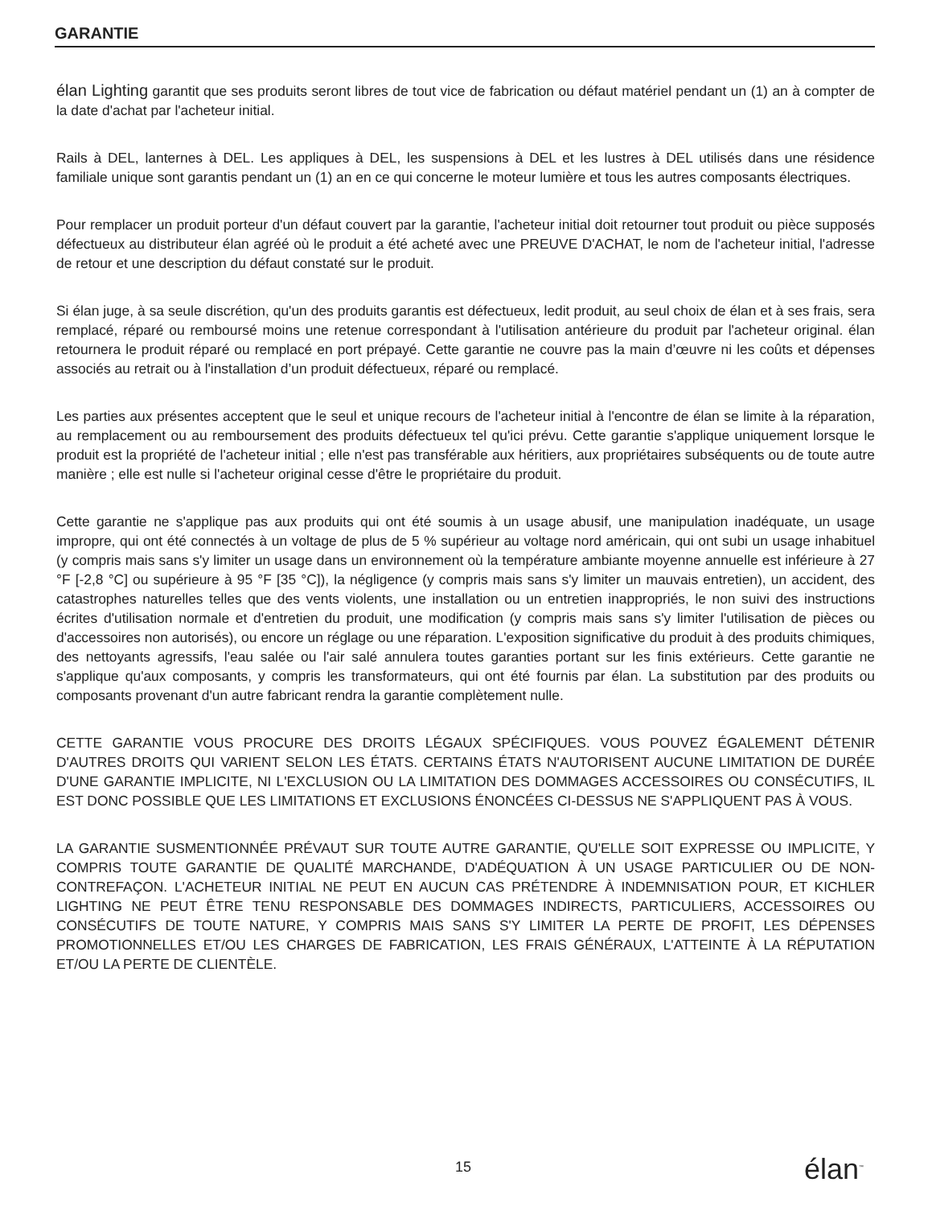GARANTIE
élan Lighting garantit que ses produits seront libres de tout vice de fabrication ou défaut matériel pendant un (1) an à compter de la date d'achat par l'acheteur initial.
Rails à DEL, lanternes à DEL. Les appliques à DEL, les suspensions à DEL et les lustres à DEL utilisés dans une résidence familiale unique sont garantis pendant un (1) an en ce qui concerne le moteur lumière et tous les autres composants électriques.
Pour remplacer un produit porteur d'un défaut couvert par la garantie, l'acheteur initial doit retourner tout produit ou pièce supposés défectueux au distributeur élan agréé où le produit a été acheté avec une PREUVE D'ACHAT, le nom de l'acheteur initial, l'adresse de retour et une description du défaut constaté sur le produit.
Si élan juge, à sa seule discrétion, qu'un des produits garantis est défectueux, ledit produit, au seul choix de élan et à ses frais, sera remplacé, réparé ou remboursé moins une retenue correspondant à l'utilisation antérieure du produit par l'acheteur original. élan retournera le produit réparé ou remplacé en port prépayé. Cette garantie ne couvre pas la main d’œuvre ni les coûts et dépenses associés au retrait ou à l'installation d’un produit défectueux, réparé ou remplacé.
Les parties aux présentes acceptent que le seul et unique recours de l'acheteur initial à l'encontre de élan se limite à la réparation, au remplacement ou au remboursement des produits défectueux tel qu'ici prévu. Cette garantie s'applique uniquement lorsque le produit est la propriété de l'acheteur initial ; elle n'est pas transférable aux héritiers, aux propriétaires subséquents ou de toute autre manière ; elle est nulle si l'acheteur original cesse d'être le propriétaire du produit.
Cette garantie ne s'applique pas aux produits qui ont été soumis à un usage abusif, une manipulation inadéquate, un usage impropre, qui ont été connectés à un voltage de plus de 5 % supérieur au voltage nord américain, qui ont subi un usage inhabituel (y compris mais sans s'y limiter un usage dans un environnement où la température ambiante moyenne annuelle est inférieure à 27 °F [-2,8 °C] ou supérieure à 95 °F [35 °C]), la négligence (y compris mais sans s'y limiter un mauvais entretien), un accident, des catastrophes naturelles telles que des vents violents, une installation ou un entretien inappropriés, le non suivi des instructions écrites d'utilisation normale et d'entretien du produit, une modification (y compris mais sans s'y limiter l'utilisation de pièces ou d'accessoires non autorisés), ou encore un réglage ou une réparation. L'exposition significative du produit à des produits chimiques, des nettoyants agressifs, l'eau salée ou l'air salé annulera toutes garanties portant sur les finis extérieurs. Cette garantie ne s'applique qu'aux composants, y compris les transformateurs, qui ont été fournis par élan. La substitution par des produits ou composants provenant d'un autre fabricant rendra la garantie complètement nulle.
CETTE GARANTIE VOUS PROCURE DES DROITS LÉGAUX SPÉCIFIQUES. VOUS POUVEZ ÉGALEMENT DÉTENIR D'AUTRES DROITS QUI VARIENT SELON LES ÉTATS. CERTAINS ÉTATS N'AUTORISENT AUCUNE LIMITATION DE DURÉE D'UNE GARANTIE IMPLICITE, NI L'EXCLUSION OU LA LIMITATION DES DOMMAGES ACCESSOIRES OU CONSÉCUTIFS, IL EST DONC POSSIBLE QUE LES LIMITATIONS ET EXCLUSIONS ÉNONCÉES CI-DESSUS NE S'APPLIQUENT PAS À VOUS.
LA GARANTIE SUSMENTIONNÉE PRÉVAUT SUR TOUTE AUTRE GARANTIE, QU'ELLE SOIT EXPRESSE OU IMPLICITE, Y COMPRIS TOUTE GARANTIE DE QUALITÉ MARCHANDE, D'ADÉQUATION À UN USAGE PARTICULIER OU DE NON-CONTREFAÇON. L'ACHETEUR INITIAL NE PEUT EN AUCUN CAS PRÉTENDRE À INDEMNISATION POUR, ET KICHLER LIGHTING NE PEUT ÊTRE TENU RESPONSABLE DES DOMMAGES INDIRECTS, PARTICULIERS, ACCESSOIRES OU CONSÉCUTIFS DE TOUTE NATURE, Y COMPRIS MAIS SANS S'Y LIMITER LA PERTE DE PROFIT, LES DÉPENSES PROMOTIONNELLES ET/OU LES CHARGES DE FABRICATION, LES FRAIS GÉNÉRAUX, L'ATTEINTE À LA RÉPUTATION ET/OU LA PERTE DE CLIENTÈLE.
15 élan<sup>™</sup>